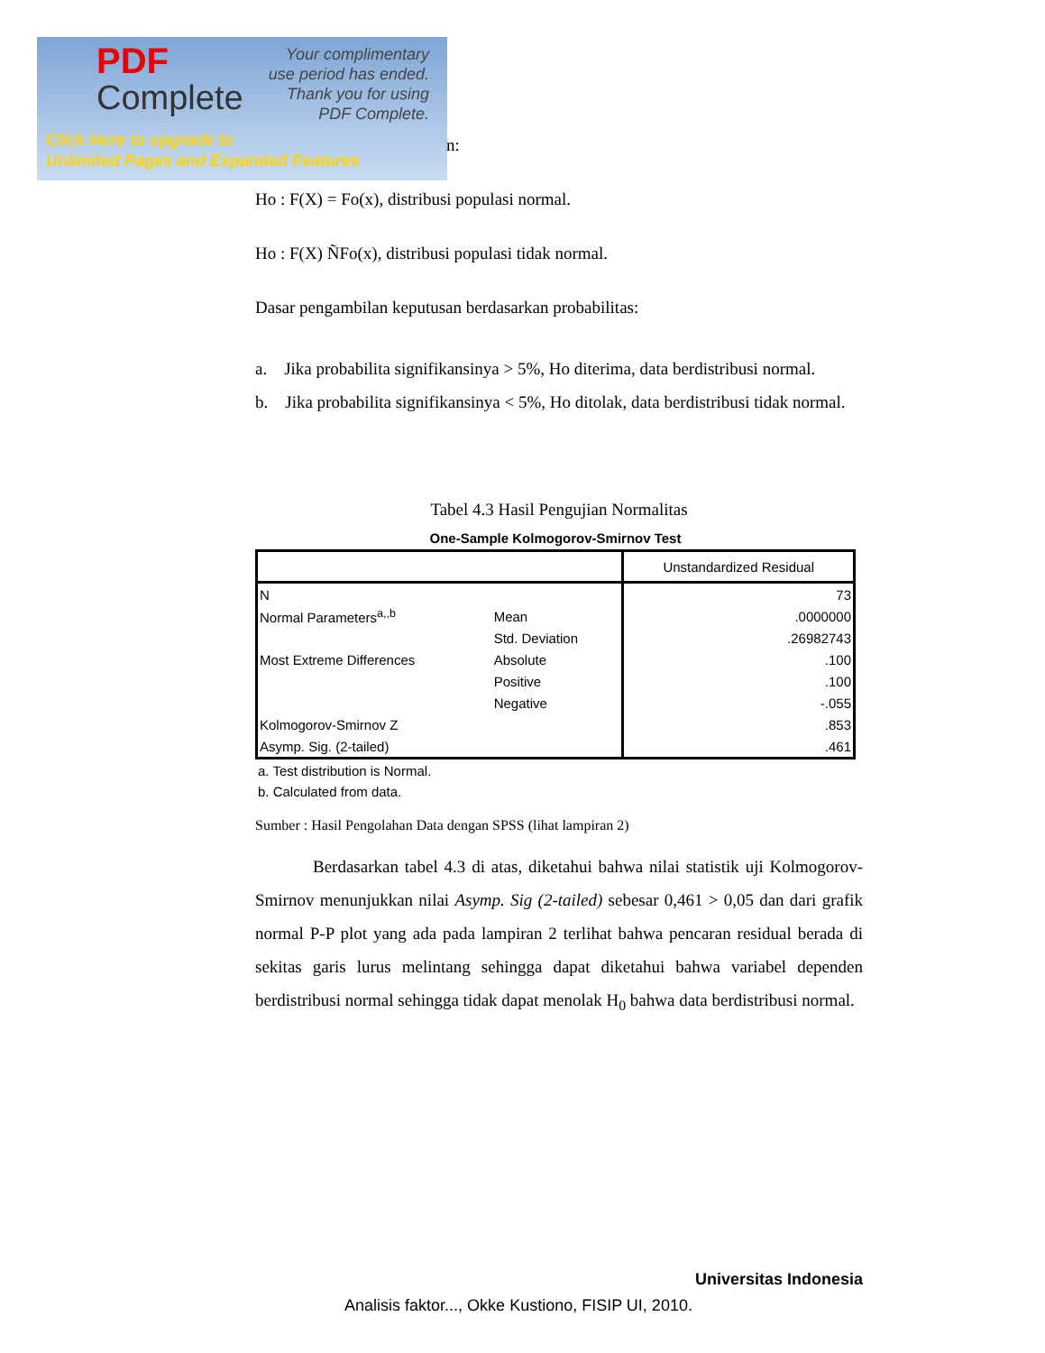PDF
Complete
Your complimentary
use period has ended.
Thank you for using
PDF Complete.
Click Here to upgrade to
Unlimited Pages and Expanded Features
n:
Ho : F(X) = Fo(x), distribusi populasi normal.
Ho : F(X) ÑFo(x), distribusi populasi tidak normal.
Dasar pengambilan keputusan berdasarkan probabilitas:
a. Jika probabilita signifikansinya > 5%, Ho diterima, data berdistribusi normal.
b. Jika probabilita signifikansinya < 5%, Ho ditolak, data berdistribusi tidak normal.
Tabel 4.3 Hasil Pengujian Normalitas
One-Sample Kolmogorov-Smirnov Test
| | | Unstandardized Residual |
| N | | 73 |
| Normal Parameters<sup>a,,b</sup> | Mean | .0000000 |
| | Std. Deviation | .26982743 |
| Most Extreme Differences | Absolute | .100 |
| | Positive | .100 |
| | Negative | -.055 |
| Kolmogorov-Smirnov Z | | .853 |
| Asymp. Sig. (2-tailed) | | .461 |
a. Test distribution is Normal.
b. Calculated from data.
Sumber : Hasil Pengolahan Data dengan SPSS (lihat lampiran 2)
Berdasarkan tabel 4.3 di atas, diketahui bahwa nilai statistik uji Kolmogorov-Smirnov menunjukkan nilai Asymp. Sig (2-tailed) sebesar 0,461 > 0,05 dan dari grafik normal P-P plot yang ada pada lampiran 2 terlihat bahwa pencaran residual berada di sekitas garis lurus melintang sehingga dapat diketahui bahwa variabel dependen berdistribusi normal sehingga tidak dapat menolak H<sub>0</sub> bahwa data berdistribusi normal.
Universitas Indonesia
Analisis faktor..., Okke Kustiono, FISIP UI, 2010.